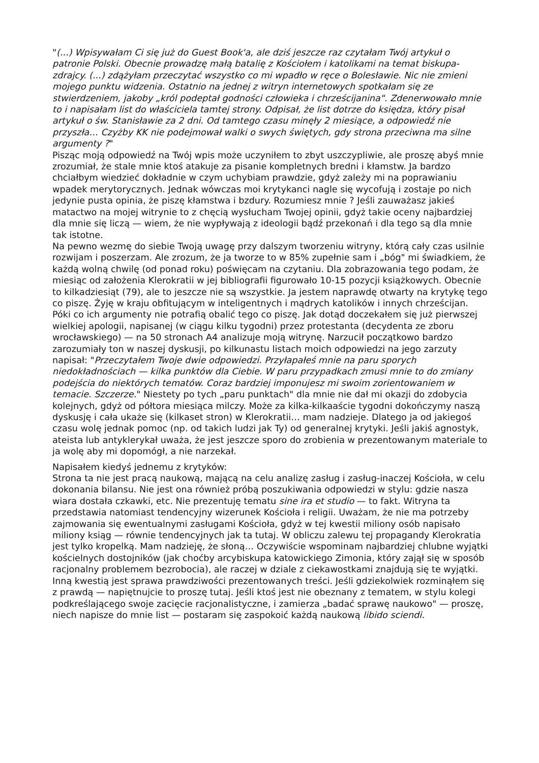"(...) Wpisywałam Ci się już do Guest Book'a, ale dziś jeszcze raz czytałam Twój artykuł o patronie Polski. Obecnie prowadzę małą batalię z Kościołem i katolikami na temat biskupa-zdrajcy. (...) zdążyłam przeczytać wszystko co mi wpadło w ręce o Bolesławie. Nic nie zmieni mojego punktu widzenia. Ostatnio na jednej z witryn internetowych spotkałam się ze stwierdzeniem, jakoby „król podeptał godności człowieka i chrześcijanina". Zdenerwowało mnie to i napisałam list do właściciela tamtej strony. Odpisał, że list dotrze do księdza, który pisał artykuł o św. Stanisławie za 2 dni. Od tamtego czasu minęły 2 miesiące, a odpowiedź nie przyszła… Czyżby KK nie podejmował walki o swych świętych, gdy strona przeciwna ma silne argumenty ?"
Pisząc moją odpowiedź na Twój wpis może uczyniłem to zbyt uszczypliwie, ale proszę abyś mnie zrozumiał, że stale mnie ktoś atakuje za pisanie kompletnych bredni i kłamstw. Ja bardzo chciałbym wiedzieć dokładnie w czym uchybiam prawdzie, gdyż zależy mi na poprawianiu wpadek merytorycznych. Jednak wówczas moi krytykanci nagle się wycofują i zostaje po nich jedynie pusta opinia, że piszę kłamstwa i bzdury. Rozumiesz mnie ? Jeśli zauważasz jakieś matactwo na mojej witrynie to z chęcią wysłucham Twojej opinii, gdyż takie oceny najbardziej dla mnie się liczą — wiem, że nie wypływają z ideologii bądź przekonań i dla tego są dla mnie tak istotne.
Na pewno wezmę do siebie Twoją uwagę przy dalszym tworzeniu witryny, którą cały czas usilnie rozwijam i poszerzam. Ale zrozum, że ja tworze to w 85% zupełnie sam i „bóg" mi świadkiem, że każdą wolną chwilę (od ponad roku) poświęcam na czytaniu. Dla zobrazowania tego podam, że miesiąc od założenia Klerokratii w jej bibliografii figurowało 10-15 pozycji książkowych. Obecnie to kilkadziesiąt (79), ale to jeszcze nie są wszystkie. Ja jestem naprawdę otwarty na krytykę tego co piszę. Żyję w kraju obfitującym w inteligentnych i mądrych katolików i innych chrześcijan. Póki co ich argumenty nie potrafią obalić tego co piszę. Jak dotąd doczekałem się już pierwszej wielkiej apologii, napisanej (w ciągu kilku tygodni) przez protestanta (decydenta ze zboru wrocławskiego) — na 50 stronach A4 analizuje moją witrynę. Narzucił początkowo bardzo zarozumiały ton w naszej dyskusji, po kilkunastu listach moich odpowiedzi na jego zarzuty napisał: "Przeczytałem Twoje dwie odpowiedzi. Przyłapałeś mnie na paru sporych niedokładnościach — kilka punktów dla Ciebie. W paru przypadkach zmusi mnie to do zmiany podejścia do niektórych tematów. Coraz bardziej imponujesz mi swoim zorientowaniem w temacie. Szczerze." Niestety po tych „paru punktach" dla mnie nie dał mi okazji do zdobycia kolejnych, gdyż od półtora miesiąca milczy. Może za kilka-kilkaaście tygodni dokończymy naszą dyskusję i cała ukaże się (kilkaset stron) w Klerokratii… mam nadzieje. Dlatego ja od jakiegoś czasu wolę jednak pomoc (np. od takich ludzi jak Ty) od generalnej krytyki. Jeśli jakiś agnostyk, ateista lub antyklerykał uważa, że jest jeszcze sporo do zrobienia w prezentowanym materiale to ja wolę aby mi dopomógł, a nie narzekał.
Napisałem kiedyś jednemu z krytyków:
Strona ta nie jest pracą naukową, mającą na celu analizę zasług i zasług-inaczej Kościoła, w celu dokonania bilansu. Nie jest ona również próbą poszukiwania odpowiedzi w stylu: gdzie nasza wiara dostała czkawki, etc. Nie prezentuję tematu sine ira et studio — to fakt. Witryna ta przedstawia natomiast tendencyjny wizerunek Kościoła i religii. Uważam, że nie ma potrzeby zajmowania się ewentualnymi zasługami Kościoła, gdyż w tej kwestii miliony osób napisało miliony ksiąg — równie tendencyjnych jak ta tutaj. W obliczu zalewu tej propagandy Klerokratia jest tylko kropelką. Mam nadzieję, że słoną… Oczywiście wspominam najbardziej chlubne wyjątki kościelnych dostojników (jak choćby arcybiskupa katowickiego Zimonia, który zajął się w sposób racjonalny problemem bezrobocia), ale raczej w dziale z ciekawostkami znajdują się te wyjątki. Inną kwestią jest sprawa prawdziwości prezentowanych treści. Jeśli gdziekolwiek rozminąłem się z prawdą — napiętnujcie to proszę tutaj. Jeśli ktoś jest nie obeznany z tematem, w stylu kolegi podkreślającego swoje zacięcie racjonalistyczne, i zamierza „badać sprawę naukowo" — proszę, niech napisze do mnie list — postaram się zaspokoić każdą naukową libido sciendi.